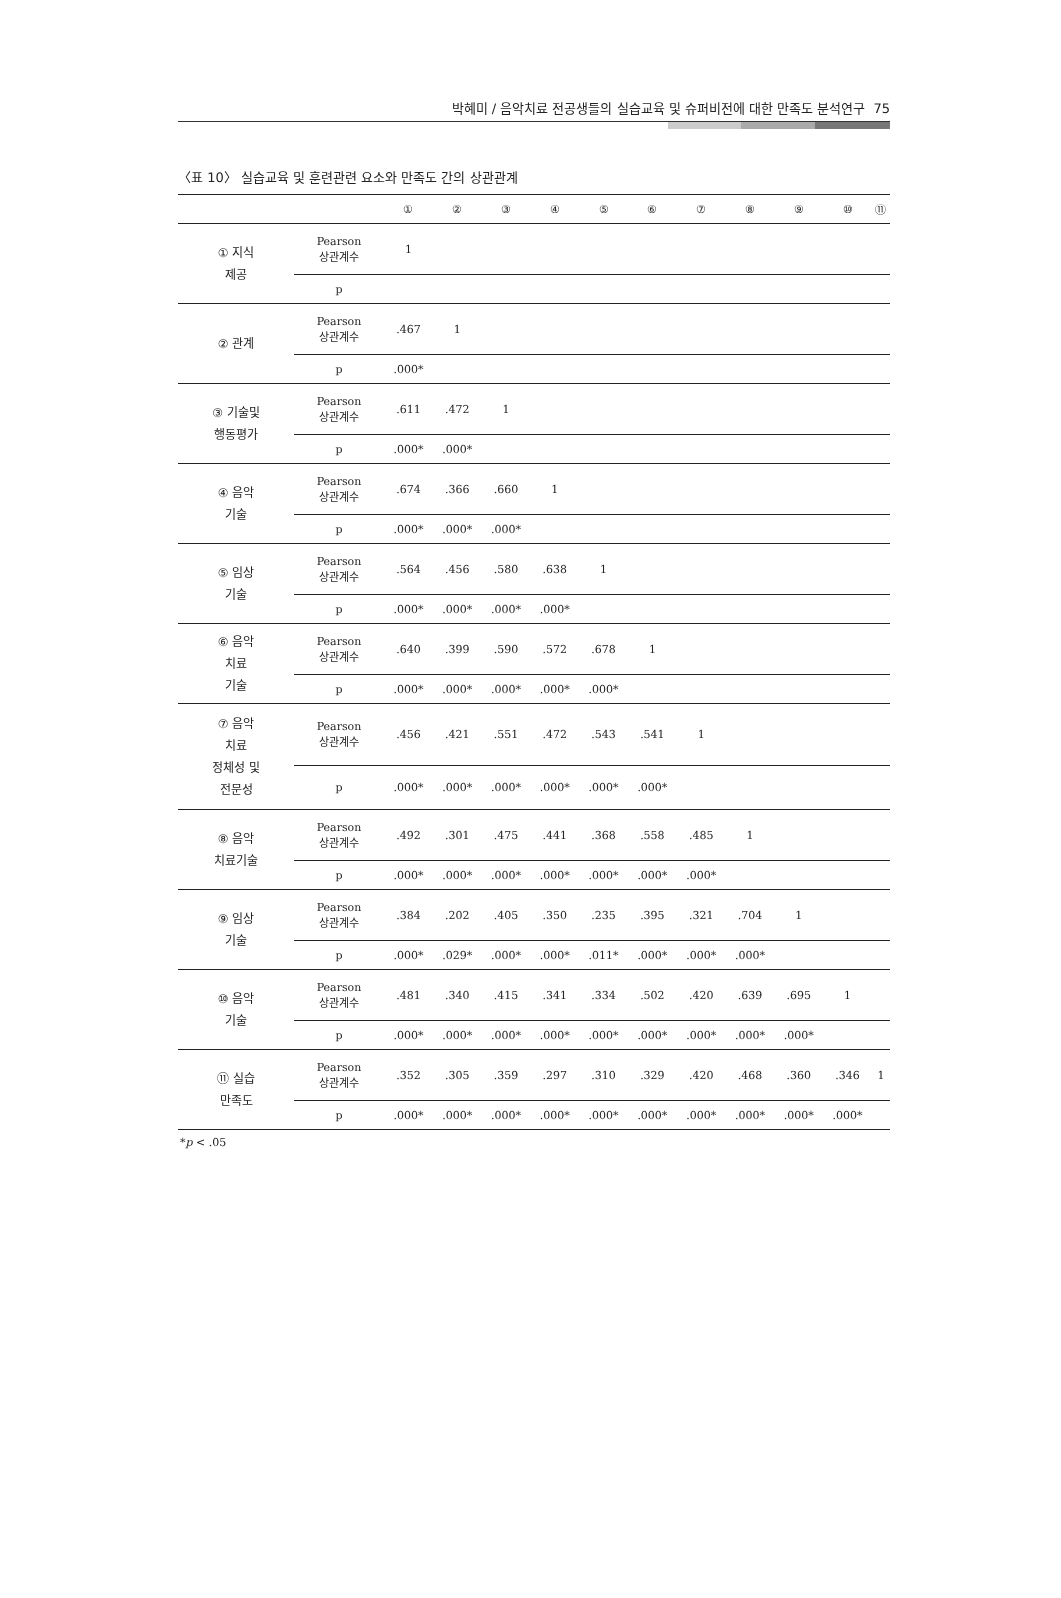박혜미 / 음악치료 전공생들의 실습교육 및 슈퍼비전에 대한 만족도 분석연구 75
〈표 10〉 실습교육 및 훈련관련 요소와 만족도 간의 상관관계
| | | ① | ② | ③ | ④ | ⑤ | ⑥ | ⑦ | ⑧ | ⑨ | ⑩ | ⑪ |
| --- | --- | --- | --- | --- | --- | --- | --- | --- | --- | --- | --- | --- |
| ① 지식 제공 | Pearson 상관계수 | 1 | | | | | | | | | | |
| | p | | | | | | | | | | | |
| ② 관계 | Pearson 상관계수 | .467 | 1 | | | | | | | | | |
| | p | .000* | | | | | | | | | | |
| ③ 기술및 행동평가 | Pearson 상관계수 | .611 | .472 | 1 | | | | | | | | |
| | p | .000* | .000* | | | | | | | | | |
| ④ 음악 기술 | Pearson 상관계수 | .674 | .366 | .660 | 1 | | | | | | | |
| | p | .000* | .000* | .000* | | | | | | | | |
| ⑤ 임상 기술 | Pearson 상관계수 | .564 | .456 | .580 | .638 | 1 | | | | | | |
| | p | .000* | .000* | .000* | .000* | | | | | | | |
| ⑥ 음악 치료 기술 | Pearson 상관계수 | .640 | .399 | .590 | .572 | .678 | 1 | | | | | |
| | p | .000* | .000* | .000* | .000* | .000* | | | | | | |
| ⑦ 음악 치료 정체성 및 전문성 | Pearson 상관계수 | .456 | .421 | .551 | .472 | .543 | .541 | 1 | | | | |
| | p | .000* | .000* | .000* | .000* | .000* | .000* | | | | | |
| ⑧ 음악 치료기술 | Pearson 상관계수 | .492 | .301 | .475 | .441 | .368 | .558 | .485 | 1 | | | |
| | p | .000* | .000* | .000* | .000* | .000* | .000* | .000* | | | | |
| ⑨ 임상 기술 | Pearson 상관계수 | .384 | .202 | .405 | .350 | .235 | .395 | .321 | .704 | 1 | | |
| | p | .000* | .029* | .000* | .000* | .011* | .000* | .000* | .000* | | | |
| ⑩ 음악 기술 | Pearson 상관계수 | .481 | .340 | .415 | .341 | .334 | .502 | .420 | .639 | .695 | 1 | |
| | p | .000* | .000* | .000* | .000* | .000* | .000* | .000* | .000* | .000* | | |
| ⑪ 실습 만족도 | Pearson 상관계수 | .352 | .305 | .359 | .297 | .310 | .329 | .420 | .468 | .360 | .346 | 1 |
| | p | .000* | .000* | .000* | .000* | .000* | .000* | .000* | .000* | .000* | .000* | |
*p < .05